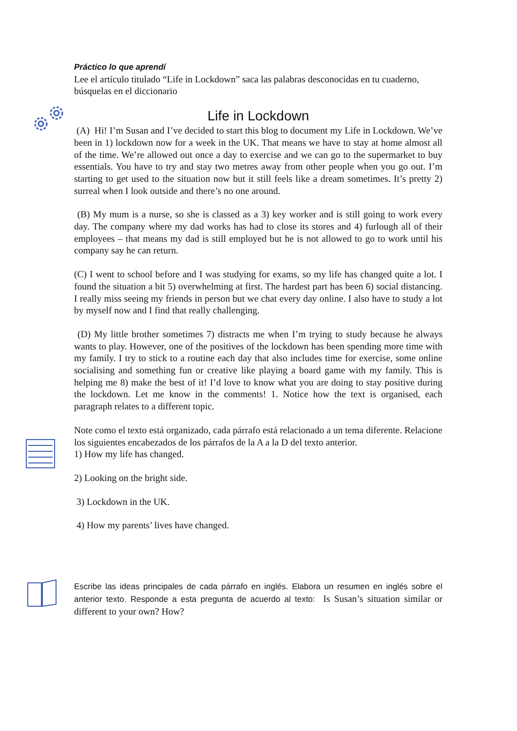Práctico lo que aprendí
Lee el artículo titulado “Life in Lockdown” saca las palabras desconocidas en tu cuaderno, búsquelas en el diccionario
Life in Lockdown
(A) Hi! I’m Susan and I’ve decided to start this blog to document my Life in Lockdown. We’ve been in 1) lockdown now for a week in the UK. That means we have to stay at home almost all of the time. We’re allowed out once a day to exercise and we can go to the supermarket to buy essentials. You have to try and stay two metres away from other people when you go out. I’m starting to get used to the situation now but it still feels like a dream sometimes. It’s pretty 2) surreal when I look outside and there’s no one around.
(B) My mum is a nurse, so she is classed as a 3) key worker and is still going to work every day. The company where my dad works has had to close its stores and 4) furlough all of their employees – that means my dad is still employed but he is not allowed to go to work until his company say he can return.
(C) I went to school before and I was studying for exams, so my life has changed quite a lot. I found the situation a bit 5) overwhelming at first. The hardest part has been 6) social distancing. I really miss seeing my friends in person but we chat every day online. I also have to study a lot by myself now and I find that really challenging.
(D) My little brother sometimes 7) distracts me when I’m trying to study because he always wants to play. However, one of the positives of the lockdown has been spending more time with my family. I try to stick to a routine each day that also includes time for exercise, some online socialising and something fun or creative like playing a board game with my family. This is helping me 8) make the best of it! I’d love to know what you are doing to stay positive during the lockdown. Let me know in the comments! 1. Notice how the text is organised, each paragraph relates to a different topic.
Note como el texto está organizado, cada párrafo está relacionado a un tema diferente. Relacione los siguientes encabezados de los párrafos de la A a la D del texto anterior.
1) How my life has changed.
2) Looking on the bright side.
3) Lockdown in the UK.
4) How my parents’ lives have changed.
Escribe las ideas principales de cada párrafo en inglés. Elabora un resumen en inglés sobre el anterior texto. Responde a esta pregunta de acuerdo al texto: Is Susan’s situation similar or different to your own? How?